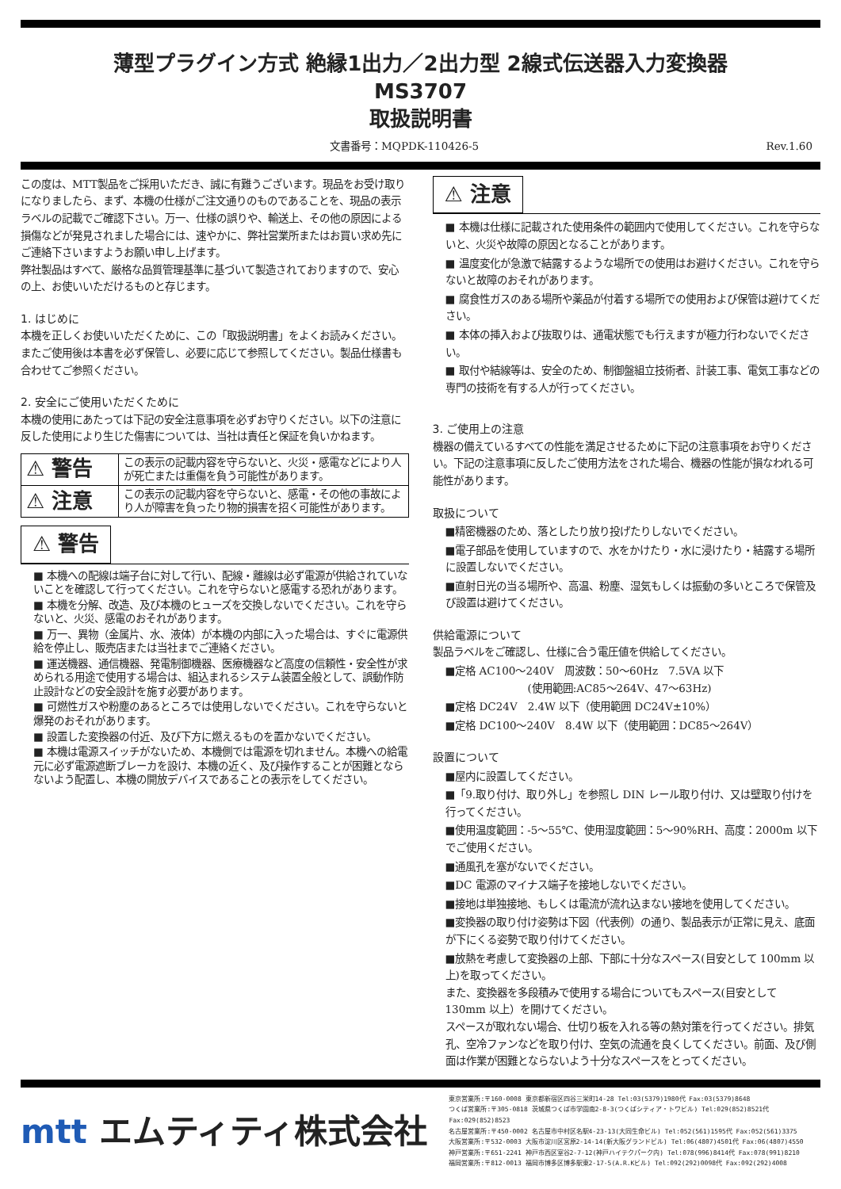薄型プラグイン方式 絶縁1出力／2出力型 2線式伝送器入力変換器
MS3707
取扱説明書
文書番号：MQPDK-110426-5 Rev.1.60
この度は、MTT製品をご採用いただき、誠に有難うございます。現品をお受け取りになりましたら、まず、本機の仕様がご注文通りのものであることを、現品の表示ラベルの記載でご確認下さい。万一、仕様の誤りや、輸送上、その他の原因による損傷などが発見されました場合には、速やかに、弊社営業所またはお買い求め先にご連絡下さいますようお願い申し上げます。
弊社製品はすべて、厳格な品質管理基準に基づいて製造されておりますので、安心の上、お使いいただけるものと存じます。
1. はじめに
本機を正しくお使いいただくために、この「取扱説明書」をよくお読みください。またご使用後は本書を必ず保管し、必要に応じて参照してください。製品仕様書も合わせてご参照ください。
2. 安全にご使用いただくために
本機の使用にあたっては下記の安全注意事項を必ずお守りください。以下の注意に反した使用により生じた傷害については、当社は責任と保証を負いかねます。
| ⚠ 警告 | この表示の記載内容を守らないと、火災・感電などにより人が死亡または重傷を負う可能性があります。 |
| ⚠ 注意 | この表示の記載内容を守らないと、感電・その他の事故により人が障害を負ったり物的損害を招く可能性があります。 |
⚠ 警告
■ 本機への配線は端子台に対して行い、配線・離線は必ず電源が供給されていないことを確認して行ってください。これを守らないと感電する恐れがあります。
■ 本機を分解、改造、及び本機のヒューズを交換しないでください。これを守らないと、火災、感電のおそれがあります。
■ 万一、異物（金属片、水、液体）が本機の内部に入った場合は、すぐに電源供給を停止し、販売店または当社までご連絡ください。
■ 運送機器、通信機器、発電制御機器、医療機器など高度の信頼性・安全性が求められる用途で使用する場合は、組込まれるシステム装置全般として、誤動作防止設計などの安全設計を施す必要があります。
■ 可燃性ガスや粉塵のあるところでは使用しないでください。これを守らないと爆発のおそれがあります。
■ 設置した変換器の付近、及び下方に燃えるものを置かないでください。
■ 本機は電源スイッチがないため、本機側では電源を切れません。本機への給電元に必ず電源遮断ブレーカを設け、本機の近く、及び操作することが困難とならないよう配置し、本機の開放デバイスであることの表示をしてください。
⚠ 注意
■ 本機は仕様に記載された使用条件の範囲内で使用してください。これを守らないと、火災や故障の原因となることがあります。
■ 温度変化が急激で結露するような場所での使用はお避けください。これを守らないと故障のおそれがあります。
■ 腐食性ガスのある場所や薬品が付着する場所での使用および保管は避けてください。
■ 本体の挿入および抜取りは、通電状態でも行えますが極力行わないでください。
■ 取付や結線等は、安全のため、制御盤組立技術者、計装工事、電気工事などの専門の技術を有する人が行ってください。
3. ご使用上の注意
機器の備えているすべての性能を満足させるために下記の注意事項をお守りください。下記の注意事項に反したご使用方法をされた場合、機器の性能が損なわれる可能性があります。
取扱について
■精密機器のため、落としたり放り投げたりしないでください。
■電子部品を使用していますので、水をかけたり・水に浸けたり・結露する場所に設置しないでください。
■直射日光の当る場所や、高温、粉塵、湿気もしくは振動の多いところで保管及び設置は避けてください。
供給電源について
製品ラベルをご確認し、仕様に合う電圧値を供給してください。
■定格 AC100～240V　周波数：50～60Hz　7.5VA 以下
　　　　　　　　(使用範囲:AC85～264V、47～63Hz)
■定格 DC24V　2.4W 以下（使用範囲 DC24V±10%）
■定格 DC100～240V　8.4W 以下（使用範囲：DC85～264V）
設置について
■屋内に設置してください。
■「9.取り付け、取り外し」を参照し DIN レール取り付け、又は壁取り付けを行ってください。
■使用温度範囲：-5～55℃、使用湿度範囲：5～90%RH、高度：2000m 以下でご使用ください。
■通風孔を塞がないでください。
■DC 電源のマイナス端子を接地しないでください。
■接地は単独接地、もしくは電流が流れ込まない接地を使用してください。
■変換器の取り付け姿勢は下図（代表例）の通り、製品表示が正常に見え、底面が下にくる姿勢で取り付けてください。
■放熱を考慮して変換器の上部、下部に十分なスペース(目安として 100mm 以上)を取ってください。
また、変換器を多段積みで使用する場合についてもスペース(目安として 130mm 以上）を開けてください。
スペースが取れない場合、仕切り板を入れる等の熱対策を行ってください。排気孔、空冷ファンなどを取り付け、空気の流通を良くしてください。前面、及び側面は作業が困難とならないよう十分なスペースをとってください。
mtt エムティティ株式会社
東京営業所:〒160-0008 東京都新宿区四谷三栄町14-28 Tel:03(5379)1980代 Fax:03(5379)8648
つくば営業所:〒305-0818 茨城県つくば市学園南2-8-3(つくばシティア・トワビル) Tel:029(852)8521代 Fax:029(852)8523
名古屋営業所:〒450-0002 名古屋市中村区名駅4-23-13(大同生命ビル) Tel:052(561)1595代 Fax:052(561)3375
大阪営業所:〒532-0003 大阪市淀川区宮原2-14-14(新大阪グランドビル) Tel:06(4807)4501代 Fax:06(4807)4550
神戸営業所:〒651-2241 神戸市西区室谷2-7-12(神戸ハイテクパーク内) Tel:078(996)8414代 Fax:078(991)8210
福岡営業所:〒812-0013 福岡市博多区博多駅東2-17-5(A.R.Kビル) Tel:092(292)0098代 Fax:092(292)4008